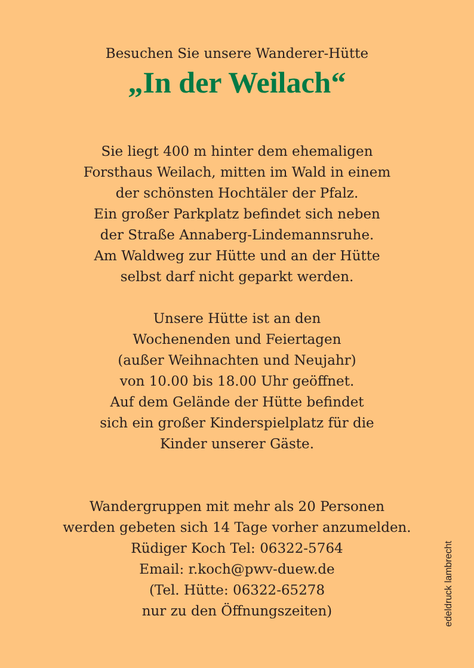Besuchen Sie unsere Wanderer-Hütte
„In der Weilach“
Sie liegt 400 m hinter dem ehemaligen
Forsthaus Weilach, mitten im Wald in einem
der schönsten Hochtäler der Pfalz.
Ein großer Parkplatz befindet sich neben
der Straße Annaberg-Lindemannsruhe.
Am Waldweg zur Hütte und an der Hütte
selbst darf nicht geparkt werden.
Unsere Hütte ist an den
Wochenenden und Feiertagen
(außer Weihnachten und Neujahr)
von 10.00 bis 18.00 Uhr geöffnet.
Auf dem Gelände der Hütte befindet
sich ein großer Kinderspielplatz für die
Kinder unserer Gäste.
Wandergruppen mit mehr als 20 Personen
werden gebeten sich 14 Tage vorher anzumelden.
Rüdiger Koch Tel: 06322-5764
Email: r.koch@pwv-duew.de
(Tel. Hütte: 06322-65278
nur zu den Öffnungszeiten)
edeldruck lambrecht